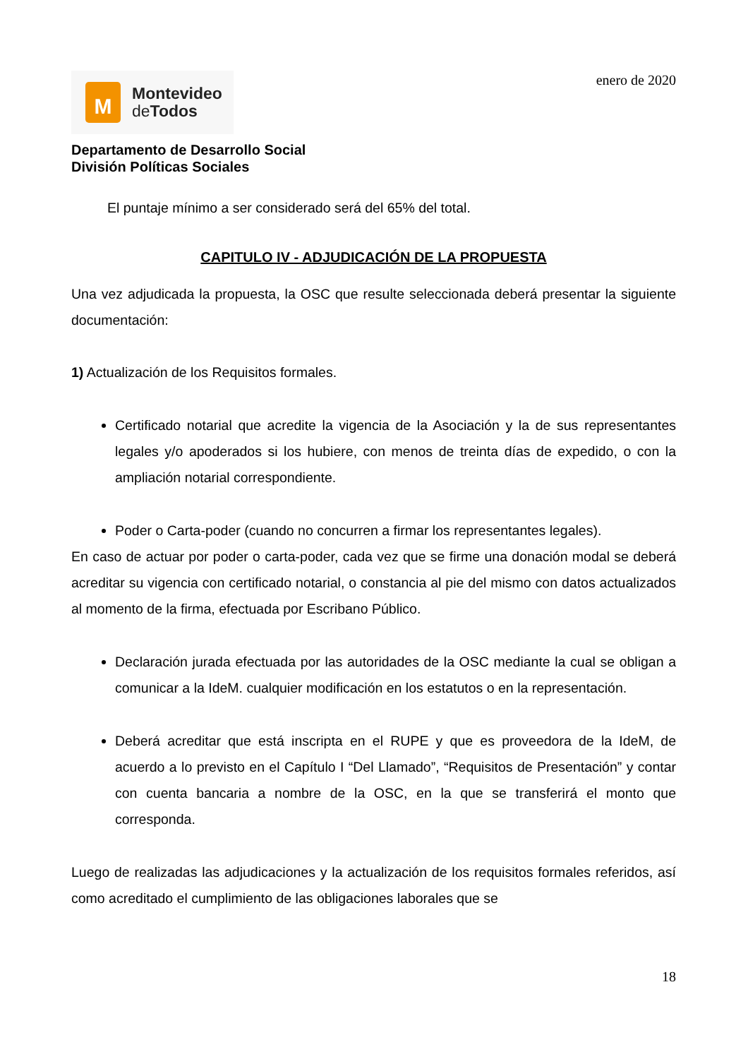M
Montevideo
de Todos
enero de 2020
Departamento de Desarrollo Social
División Políticas Sociales
El puntaje mínimo a ser considerado será del 65% del total.
CAPITULO IV - ADJUDICACIÓN DE LA PROPUESTA
Una vez adjudicada la propuesta, la OSC que resulte seleccionada deberá presentar la siguiente documentación:
1) Actualización de los Requisitos formales.
Certificado notarial que acredite la vigencia de la Asociación y la de sus representantes legales y/o apoderados si los hubiere, con menos de treinta días de expedido, o con la ampliación notarial correspondiente.
Poder o Carta-poder (cuando no concurren a firmar los representantes legales).
En caso de actuar por poder o carta-poder, cada vez que se firme una donación modal se deberá acreditar su vigencia con certificado notarial, o constancia al pie del mismo con datos actualizados al momento de la firma, efectuada por Escribano Público.
Declaración jurada efectuada por las autoridades de la OSC mediante la cual se obligan a comunicar a la IdeM. cualquier modificación en los estatutos o en la representación.
Deberá acreditar que está inscripta en el RUPE y que es proveedora de la IdeM, de acuerdo a lo previsto en el Capítulo I “Del Llamado”, “Requisitos de Presentación” y contar con cuenta bancaria a nombre de la OSC, en la que se transferirá el monto que corresponda.
Luego de realizadas las adjudicaciones y la actualización de los requisitos formales referidos, así como acreditado el cumplimiento de las obligaciones laborales que se
18